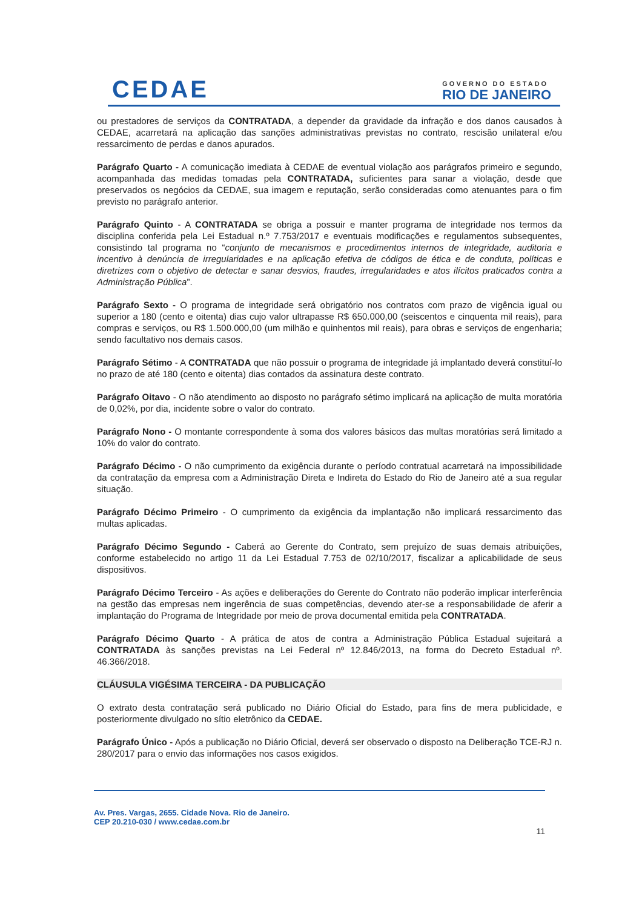CEDAE
GOVERNO DO ESTADO
RIO DE JANEIRO
ou prestadores de serviços da CONTRATADA, a depender da gravidade da infração e dos danos causados à CEDAE, acarretará na aplicação das sanções administrativas previstas no contrato, rescisão unilateral e/ou ressarcimento de perdas e danos apurados.
Parágrafo Quarto - A comunicação imediata à CEDAE de eventual violação aos parágrafos primeiro e segundo, acompanhada das medidas tomadas pela CONTRATADA, suficientes para sanar a violação, desde que preservados os negócios da CEDAE, sua imagem e reputação, serão consideradas como atenuantes para o fim previsto no parágrafo anterior.
Parágrafo Quinto - A CONTRATADA se obriga a possuir e manter programa de integridade nos termos da disciplina conferida pela Lei Estadual n.º 7.753/2017 e eventuais modificações e regulamentos subsequentes, consistindo tal programa no “conjunto de mecanismos e procedimentos internos de integridade, auditoria e incentivo à denúncia de irregularidades e na aplicação efetiva de códigos de ética e de conduta, políticas e diretrizes com o objetivo de detectar e sanar desvios, fraudes, irregularidades e atos ilícitos praticados contra a Administração Pública”.
Parágrafo Sexto - O programa de integridade será obrigatório nos contratos com prazo de vigência igual ou superior a 180 (cento e oitenta) dias cujo valor ultrapasse R$ 650.000,00 (seiscentos e cinquenta mil reais), para compras e serviços, ou R$ 1.500.000,00 (um milhão e quinhentos mil reais), para obras e serviços de engenharia; sendo facultativo nos demais casos.
Parágrafo Sétimo - A CONTRATADA que não possuir o programa de integridade já implantado deverá constituí-lo no prazo de até 180 (cento e oitenta) dias contados da assinatura deste contrato.
Parágrafo Oitavo - O não atendimento ao disposto no parágrafo sétimo implicará na aplicação de multa moratória de 0,02%, por dia, incidente sobre o valor do contrato.
Parágrafo Nono - O montante correspondente à soma dos valores básicos das multas moratórias será limitado a 10% do valor do contrato.
Parágrafo Décimo - O não cumprimento da exigência durante o período contratual acarretará na impossibilidade da contratação da empresa com a Administração Direta e Indireta do Estado do Rio de Janeiro até a sua regular situação.
Parágrafo Décimo Primeiro - O cumprimento da exigência da implantação não implicará ressarcimento das multas aplicadas.
Parágrafo Décimo Segundo - Caberá ao Gerente do Contrato, sem prejuízo de suas demais atribuições, conforme estabelecido no artigo 11 da Lei Estadual 7.753 de 02/10/2017, fiscalizar a aplicabilidade de seus dispositivos.
Parágrafo Décimo Terceiro - As ações e deliberações do Gerente do Contrato não poderão implicar interferência na gestão das empresas nem ingerência de suas competências, devendo ater-se a responsabilidade de aferir a implantação do Programa de Integridade por meio de prova documental emitida pela CONTRATADA.
Parágrafo Décimo Quarto - A prática de atos de contra a Administração Pública Estadual sujeitará a CONTRATADA às sanções previstas na Lei Federal nº 12.846/2013, na forma do Decreto Estadual nº. 46.366/2018.
CLÁUSULA VIGÉSIMA TERCEIRA - DA PUBLICAÇÃO
O extrato desta contratação será publicado no Diário Oficial do Estado, para fins de mera publicidade, e posteriormente divulgado no sítio eletrônico da CEDAE.
Parágrafo Único - Após a publicação no Diário Oficial, deverá ser observado o disposto na Deliberação TCE-RJ n. 280/2017 para o envio das informações nos casos exigidos.
Av. Pres. Vargas, 2655. Cidade Nova. Rio de Janeiro.
CEP 20.210-030 / www.cedae.com.br
11